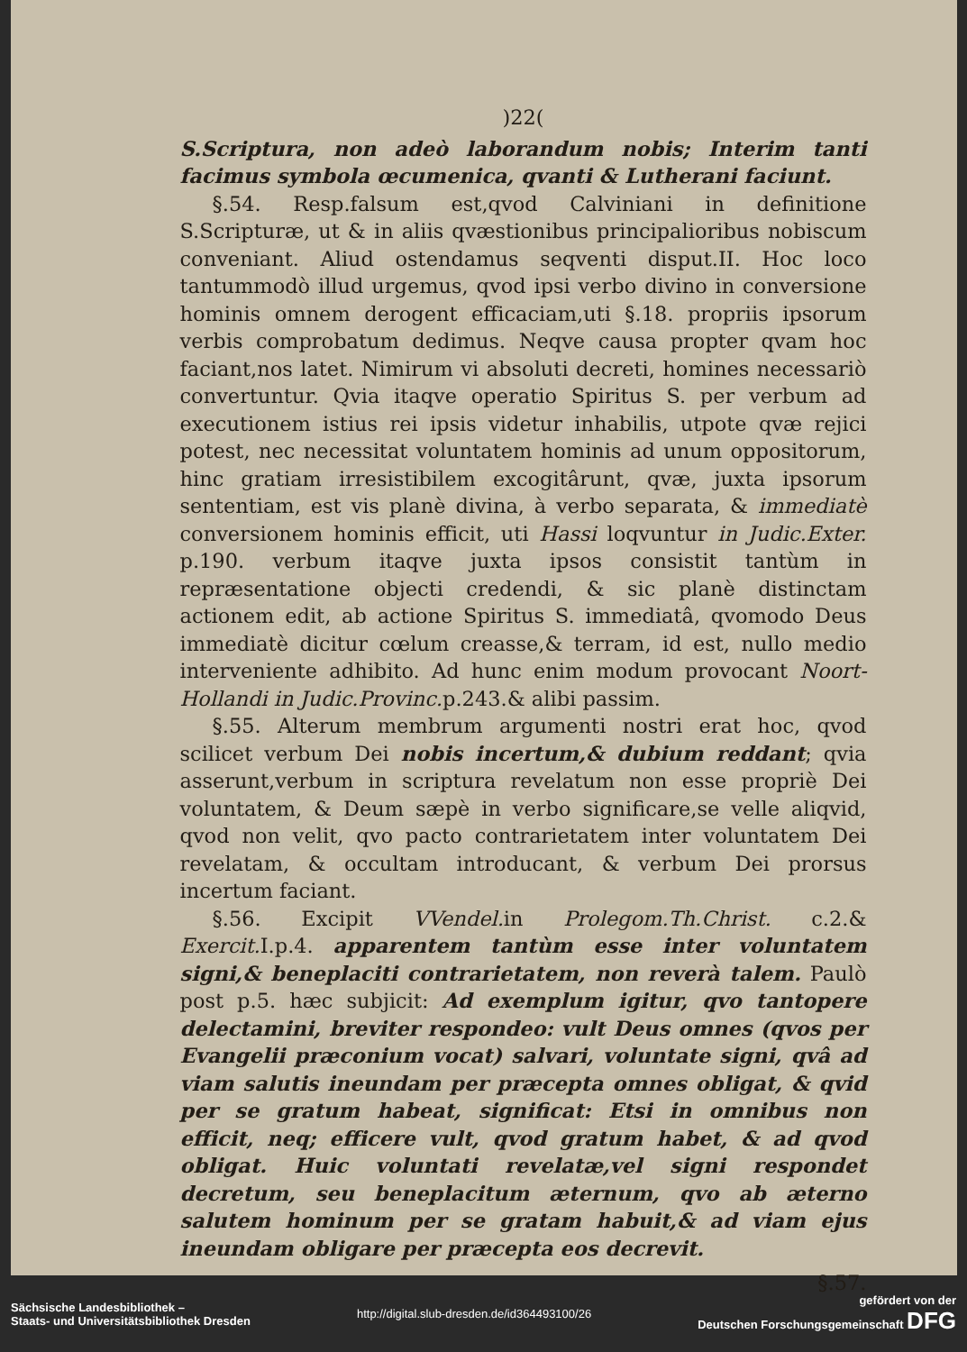)22(
S.Scriptura, non adeò laborandum nobis; Interim tanti facimus symbola œcumenica, qvanti & Lutherani faciunt.
§.54. Resp.falsum est,qvod Calviniani in definitione S.Scripturæ, ut & in aliis qvæstionibus principalioribus nobiscum conveniant. Aliud ostendamus seqventi disput.II. Hoc loco tantummodò illud urgemus, qvod ipsi verbo divino in conversione hominis omnem derogent efficaciam,uti §.18. propriis ipsorum verbis comprobatum dedimus. Neqve causa propter qvam hoc faciant,nos latet. Nimirum vi absoluti decreti, homines necessariò convertuntur. Qvia itaqve operatio Spiritus S. per verbum ad executionem istius rei ipsis videtur inhabilis, utpote qvæ rejici potest, nec necessitat voluntatem hominis ad unum oppositorum, hinc gratiam irresistibilem excogitârunt, qvæ, juxta ipsorum sententiam, est vis planè divina, à verbo separata, & immediatè conversionem hominis efficit, uti Hassi loqvuntur in Judic.Exter. p.190. verbum itaqve juxta ipsos consistit tantùm in repræsentatione objecti credendi, & sic planè distinctam actionem edit, ab actione Spiritus S. immediatâ, qvomodo Deus immediatè dicitur cœlum creasse,& terram, id est, nullo medio interveniente adhibito. Ad hunc enim modum provocant Noort-Hollandi in Judic.Provinc. p.243.& alibi passim.
§.55. Alterum membrum argumenti nostri erat hoc, qvod scilicet verbum Dei nobis incertum,& dubium reddant; qvia asserunt,verbum in scriptura revelatum non esse propriè Dei voluntatem, & Deum sæpè in verbo significare,se velle aliqvid, qvod non velit, qvo pacto contrarietatem inter voluntatem Dei revelatam, & occultam introducant, & verbum Dei prorsus incertum faciant.
§.56. Excipit VVendel. in Prolegom.Th.Christ. c.2.& Exercit. I.p.4. apparentem tantùm esse inter voluntatem signi,& beneplaciti contrarietatem, non reverà talem. Paulò post p.5. hæc subjicit: Ad exemplum igitur, qvo tantopere delectamini, breviter respondeo: vult Deus omnes (qvos per Evangelii præconium vocat) salvari, voluntate signi, qvâ ad viam salutis ineundam per præcepta omnes obligat, & qvid per se gratum habeat, significat: Etsi in omnibus non efficit, neq; efficere vult, qvod gratum habet, & ad qvod obligat. Huic voluntati revelatæ,vel signi respondet decretum, seu beneplacitum æternum, qvo ab æterno salutem hominum per se gratam habuit,& ad viam ejus ineundam obligare per præcepta eos decrevit.
§.57.
Sächsische Landesbibliothek –
Staats- und Universitätsbibliothek Dresden
http://digital.slub-dresden.de/id364493100/26
gefördert von der
Deutschen Forschungsgemeinschaft DFG